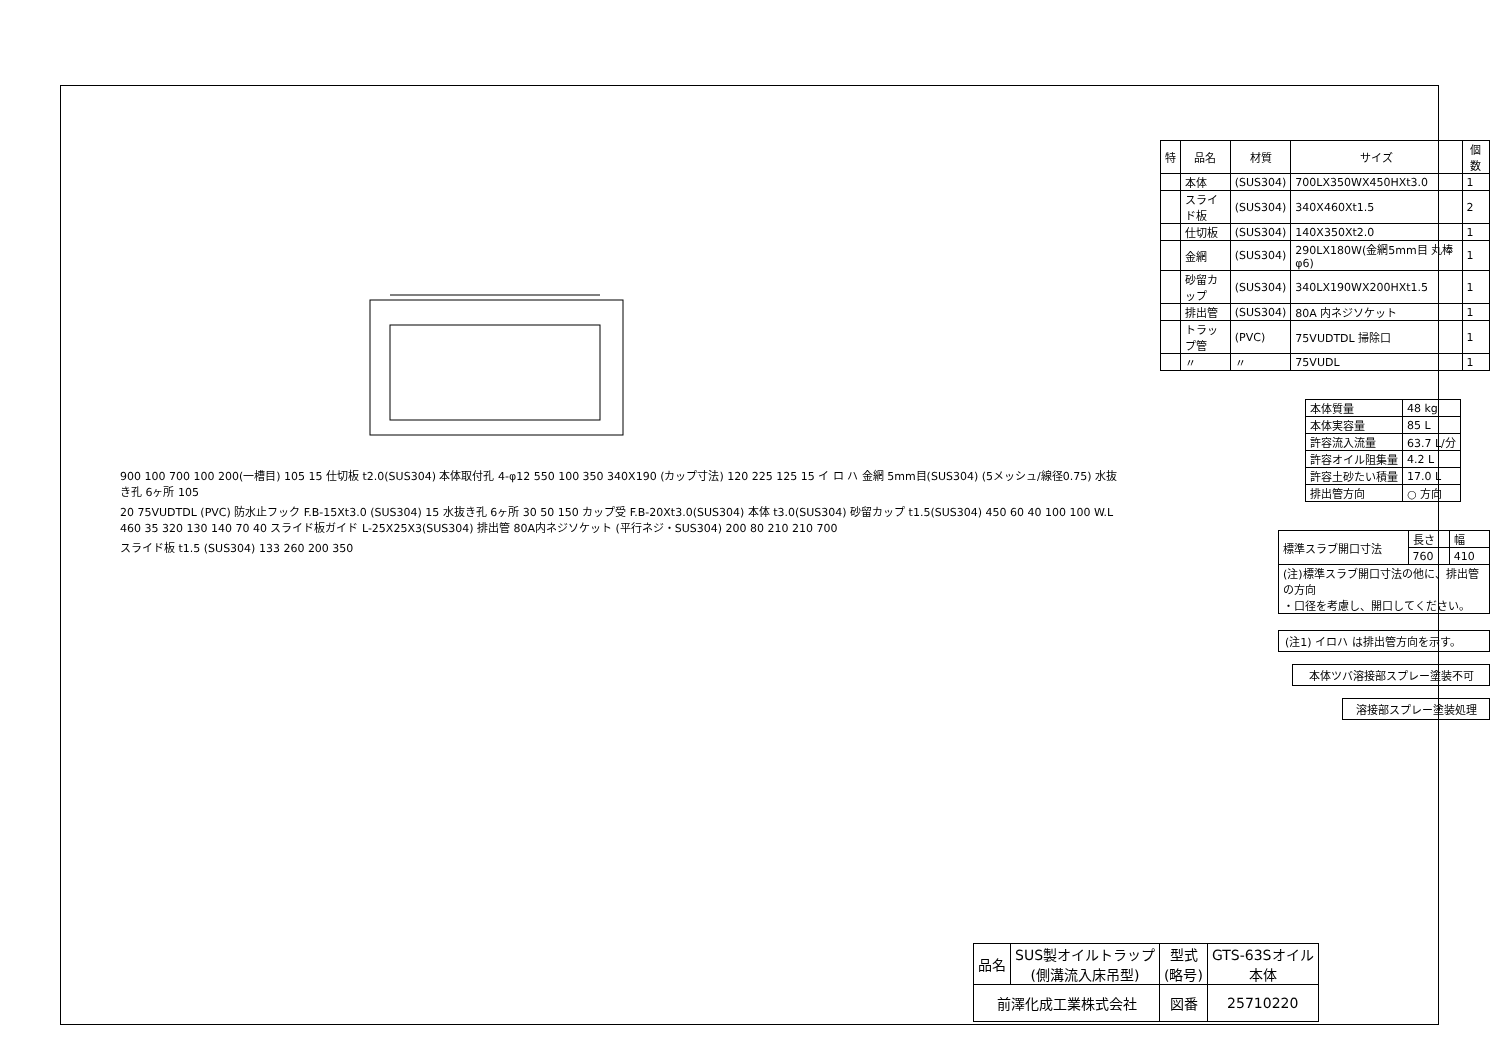900 100 700 100 200(一槽目) 105 15 仕切板 t2.0(SUS304) 本体取付孔 4-φ12 550 100 350 340X190 (カップ寸法) 120 225 125 15 イ ロ ハ 金網 5mm目(SUS304) (5メッシュ/線径0.75) 水抜き孔 6ヶ所 105
20 75VUDTDL (PVC) 防水止フック F.B-15Xt3.0 (SUS304) 15 水抜き孔 6ヶ所 30 50 150 カップ受 F.B-20Xt3.0(SUS304) 本体 t3.0(SUS304) 砂留カップ t1.5(SUS304) 450 60 40 100 100 W.L 460 35 320 130 140 70 40 スライド板ガイド L-25X25X3(SUS304) 排出管 80A内ネジソケット (平行ネジ・SUS304) 200 80 210 210 700
スライド板 t1.5 (SUS304) 133 260 200 350
| 特 | 品名 | 材質 | サイズ | 個数 |
| --- | --- | --- | --- | --- |
| | 本体 | (SUS304) | 700LX350WX450HXt3.0 | 1 |
| | スライド板 | (SUS304) | 340X460Xt1.5 | 2 |
| | 仕切板 | (SUS304) | 140X350Xt2.0 | 1 |
| | 金網 | (SUS304) | 290LX180W(金網5mm目 丸棒φ6) | 1 |
| | 砂留カップ | (SUS304) | 340LX190WX200HXt1.5 | 1 |
| | 排出管 | (SUS304) | 80A 内ネジソケット | 1 |
| | トラップ管 | (PVC) | 75VUDTDL 掃除口 | 1 |
| | 〃 | 〃 | 75VUDL | 1 |
| 本体質量 | 48 kg |
| 本体実容量 | 85 L |
| 許容流入流量 | 63.7 L/分 |
| 許容オイル阻集量 | 4.2 L |
| 許容土砂たい積量 | 17.0 L |
| 排出管方向 | ○ 方向 |
| 標準スラブ開口寸法 | 長さ | 幅 |
| | 760 | 410 |
| (注)標準スラブ開口寸法の他に、排出管の方向 ・口径を考慮し、開口してください。 | | |
(注1) イロハ は排出管方向を示す。
本体ツバ溶接部スプレー塗装不可
溶接部スプレー塗装処理
| 品名 | SUS製オイルトラップ (側溝流入床吊型) | 型式 (略号) | GTS-63Sオイル 本体 |
| 前澤化成工業株式会社 | | 図番 | 25710220 |